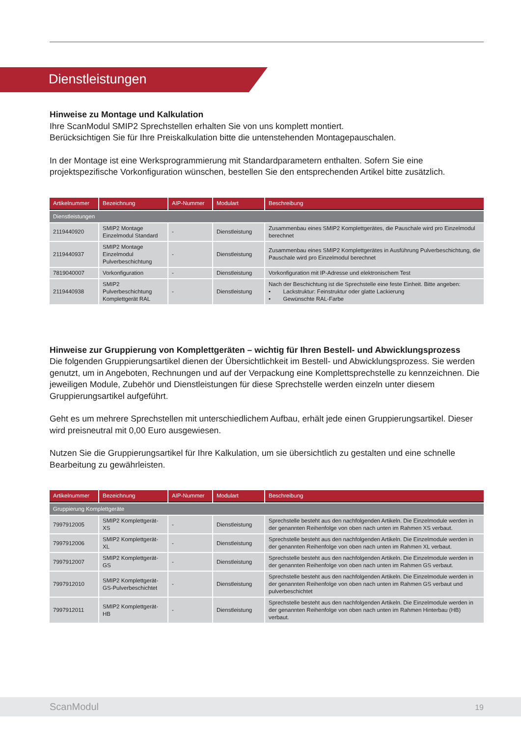Dienstleistungen
Hinweise zu Montage und Kalkulation
Ihre ScanModul SMIP2 Sprechstellen erhalten Sie von uns komplett montiert.
Berücksichtigen Sie für Ihre Preiskalkulation bitte die untenstehenden Montagepauschalen.
In der Montage ist eine Werksprogrammierung mit Standardparametern enthalten. Sofern Sie eine projektspezifische Vorkonfiguration wünschen, bestellen Sie den entsprechenden Artikel bitte zusätzlich.
| Artikelnummer | Bezeichnung | AIP-Nummer | Modulart | Beschreibung |
| --- | --- | --- | --- | --- |
| Dienstleistungen | | | | |
| 2119440920 | SMIP2 Montage Einzelmodul Standard | - | Dienstleistung | Zusammenbau eines SMIP2 Komplettgerätes, die Pauschale wird pro Einzelmodul berechnet |
| 2119440937 | SMIP2 Montage Einzelmodul Pulverbeschichtung | - | Dienstleistung | Zusammenbau eines SMIP2 Komplettgerätes in Ausführung Pulverbeschichtung, die Pauschale wird pro Einzelmodul berechnet |
| 7819040007 | Vorkonfiguration | - | Dienstleistung | Vorkonfiguration mit IP-Adresse und elektronischem Test |
| 2119440938 | SMIP2 Pulverbeschichtung Komplettgerät RAL | - | Dienstleistung | Nach der Beschichtung ist die Sprechstelle eine feste Einheit. Bitte angeben: • Lackstruktur: Feinstruktur oder glatte Lackierung • Gewünschte RAL-Farbe |
Hinweise zur Gruppierung von Komplettgeräten – wichtig für Ihren Bestell- und Abwicklungsprozess
Die folgenden Gruppierungsartikel dienen der Übersichtlichkeit im Bestell- und Abwicklungsprozess. Sie werden genutzt, um in Angeboten, Rechnungen und auf der Verpackung eine Komplettsprechstelle zu kennzeichnen. Die jeweiligen Module, Zubehör und Dienstleistungen für diese Sprechstelle werden einzeln unter diesem Gruppierungsartikel aufgeführt.
Geht es um mehrere Sprechstellen mit unterschiedlichem Aufbau, erhält jede einen Gruppierungsartikel. Dieser wird preisneutral mit 0,00 Euro ausgewiesen.
Nutzen Sie die Gruppierungsartikel für Ihre Kalkulation, um sie übersichtlich zu gestalten und eine schnelle Bearbeitung zu gewährleisten.
| Artikelnummer | Bezeichnung | AIP-Nummer | Modulart | Beschreibung |
| --- | --- | --- | --- | --- |
| Gruppierung Komplettgeräte | | | | |
| 7997912005 | SMIP2 Komplettgerät-XS | - | Dienstleistung | Sprechstelle besteht aus den nachfolgenden Artikeln. Die Einzelmodule werden in der genannten Reihenfolge von oben nach unten im Rahmen XS verbaut. |
| 7997912006 | SMIP2 Komplettgerät-XL | - | Dienstleistung | Sprechstelle besteht aus den nachfolgenden Artikeln. Die Einzelmodule werden in der genannten Reihenfolge von oben nach unten im Rahmen XL verbaut. |
| 7997912007 | SMIP2 Komplettgerät-GS | - | Dienstleistung | Sprechstelle besteht aus den nachfolgenden Artikeln. Die Einzelmodule werden in der genannten Reihenfolge von oben nach unten im Rahmen GS verbaut. |
| 7997912010 | SMIP2 Komplettgerät-GS-Pulverbeschichtet | - | Dienstleistung | Sprechstelle besteht aus den nachfolgenden Artikeln. Die Einzelmodule werden in der genannten Reihenfolge von oben nach unten im Rahmen GS verbaut und pulverbeschichtet |
| 7997912011 | SMIP2 Komplettgerät-HB | - | Dienstleistung | Sprechstelle besteht aus den nachfolgenden Artikeln. Die Einzelmodule werden in der genannten Reihenfolge von oben nach unten im Rahmen Hinterbau (HB) verbaut. |
ScanModul 19